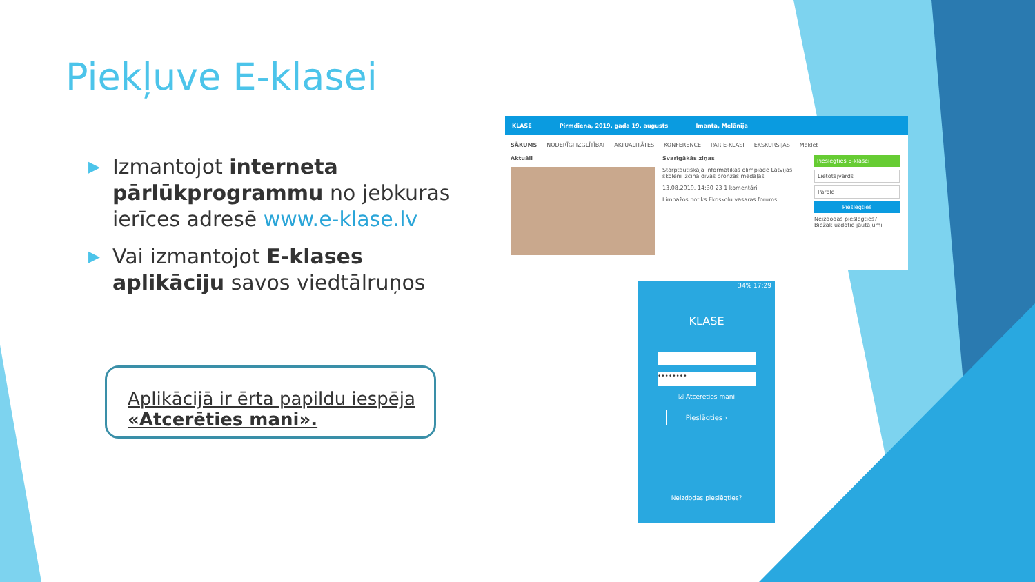Piekļuve E-klasei
▶ Izmantojot interneta pārlūkprogrammu no jebkuras ierīces adresē www.e-klase.lv
▶ Vai izmantojot E-klases aplikāciju savos viedtālruņos
Aplikācijā ir ērta papildu iespēja «Atcerēties mani».
KLASE Pirmdiena, 2019. gada 19. augusts Imanta, Melānija
SĀKUMS NODERĪGI IZGLĪTĪBAI AKTUALITĀTES KONFERENCE PAR E-KLASI EKSKURSIJAS Meklēt
Aktuāli Svarīgākās ziņas
Starptautiskajā informātikas olimpiādē Latvijas skolēni izcīna divas bronzas medaļas
13.08.2019. 14:30 23 1 komentāri
Limbažos notiks Ekoskolu vasaras forums
Pieslēgties E-klasei
Lietotājvārds
Parole
Pieslēgties
Neizdodas pieslēgties?
Biežāk uzdotie jautājumi
34% 17:29
KLASE
••••••••
☑ Atcerēties mani
Pieslēgties ›
Neizdodas pieslēgties?